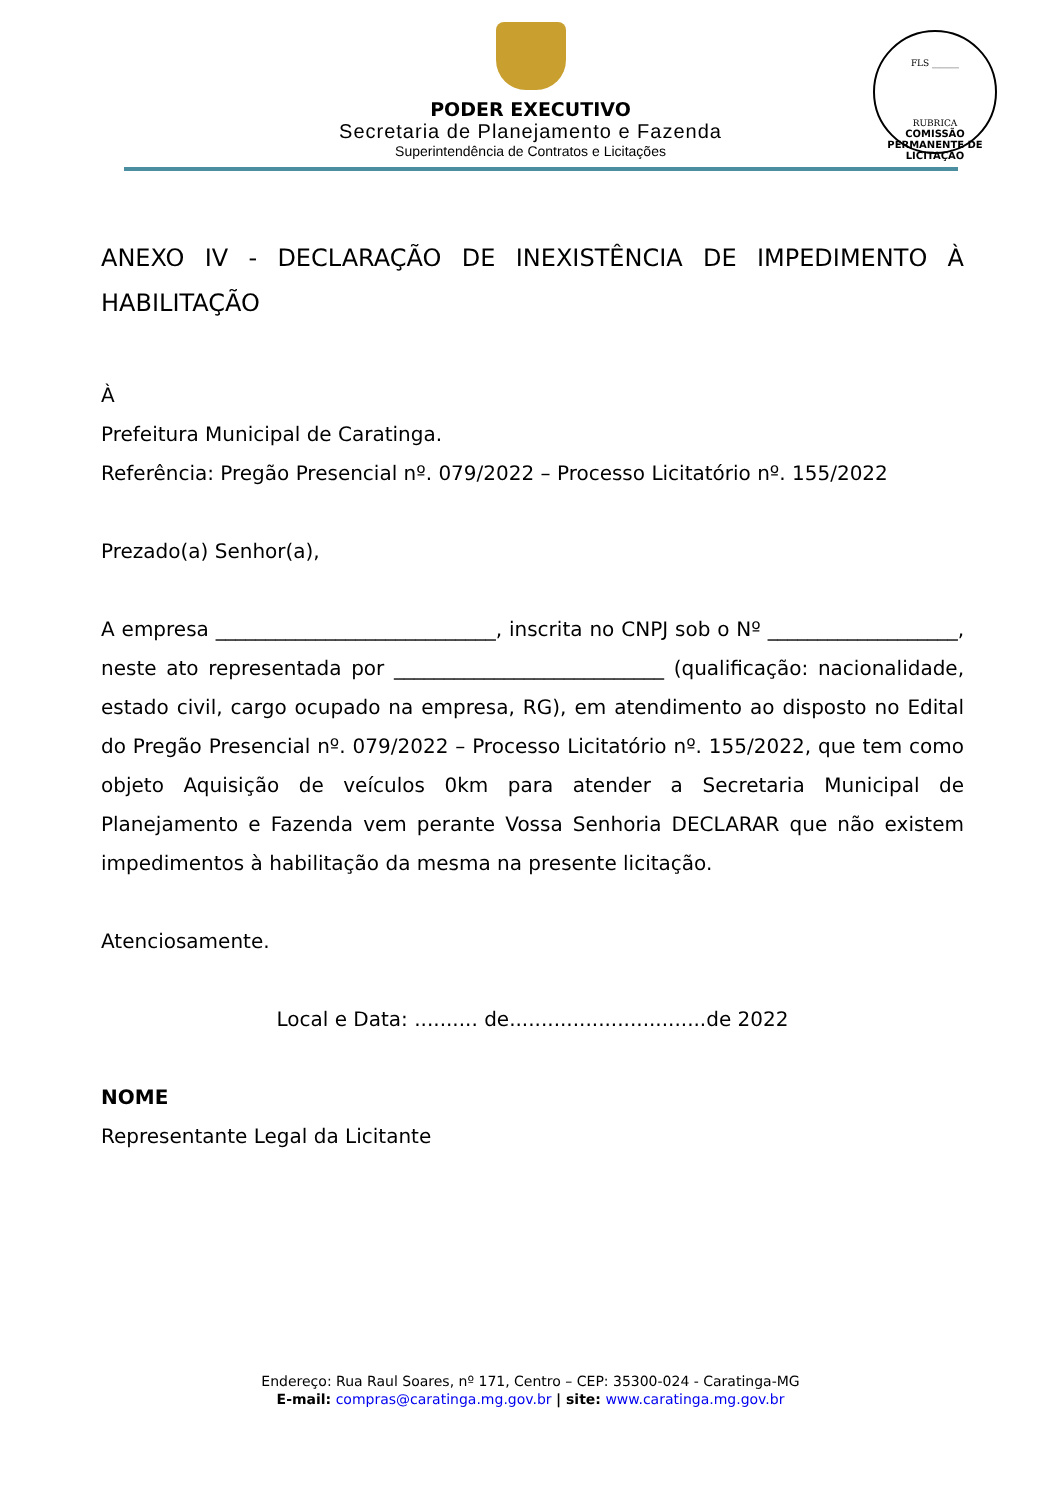PODER EXECUTIVO
Secretaria de Planejamento e Fazenda
Superintendência de Contratos e Licitações
FLS ______
RUBRICA
COMISSÃO PERMANENTE DE LICITAÇÃO
ANEXO IV - DECLARAÇÃO DE INEXISTÊNCIA DE IMPEDIMENTO À HABILITAÇÃO
À
Prefeitura Municipal de Caratinga.
Referência: Pregão Presencial nº. 079/2022 – Processo Licitatório nº. 155/2022
Prezado(a) Senhor(a),
A empresa ____________________________, inscrita no CNPJ sob o Nº ___________________, neste ato representada por ___________________________ (qualificação: nacionalidade, estado civil, cargo ocupado na empresa, RG), em atendimento ao disposto no Edital do Pregão Presencial nº. 079/2022 – Processo Licitatório nº. 155/2022, que tem como objeto Aquisição de veículos 0km para atender a Secretaria Municipal de Planejamento e Fazenda vem perante Vossa Senhoria DECLARAR que não existem impedimentos à habilitação da mesma na presente licitação.
Atenciosamente.
Local e Data: .......... de...............................de 2022
NOME
Representante Legal da Licitante
Endereço: Rua Raul Soares, nº 171, Centro – CEP: 35300-024 - Caratinga-MG
E-mail: compras@caratinga.mg.gov.br | site: www.caratinga.mg.gov.br